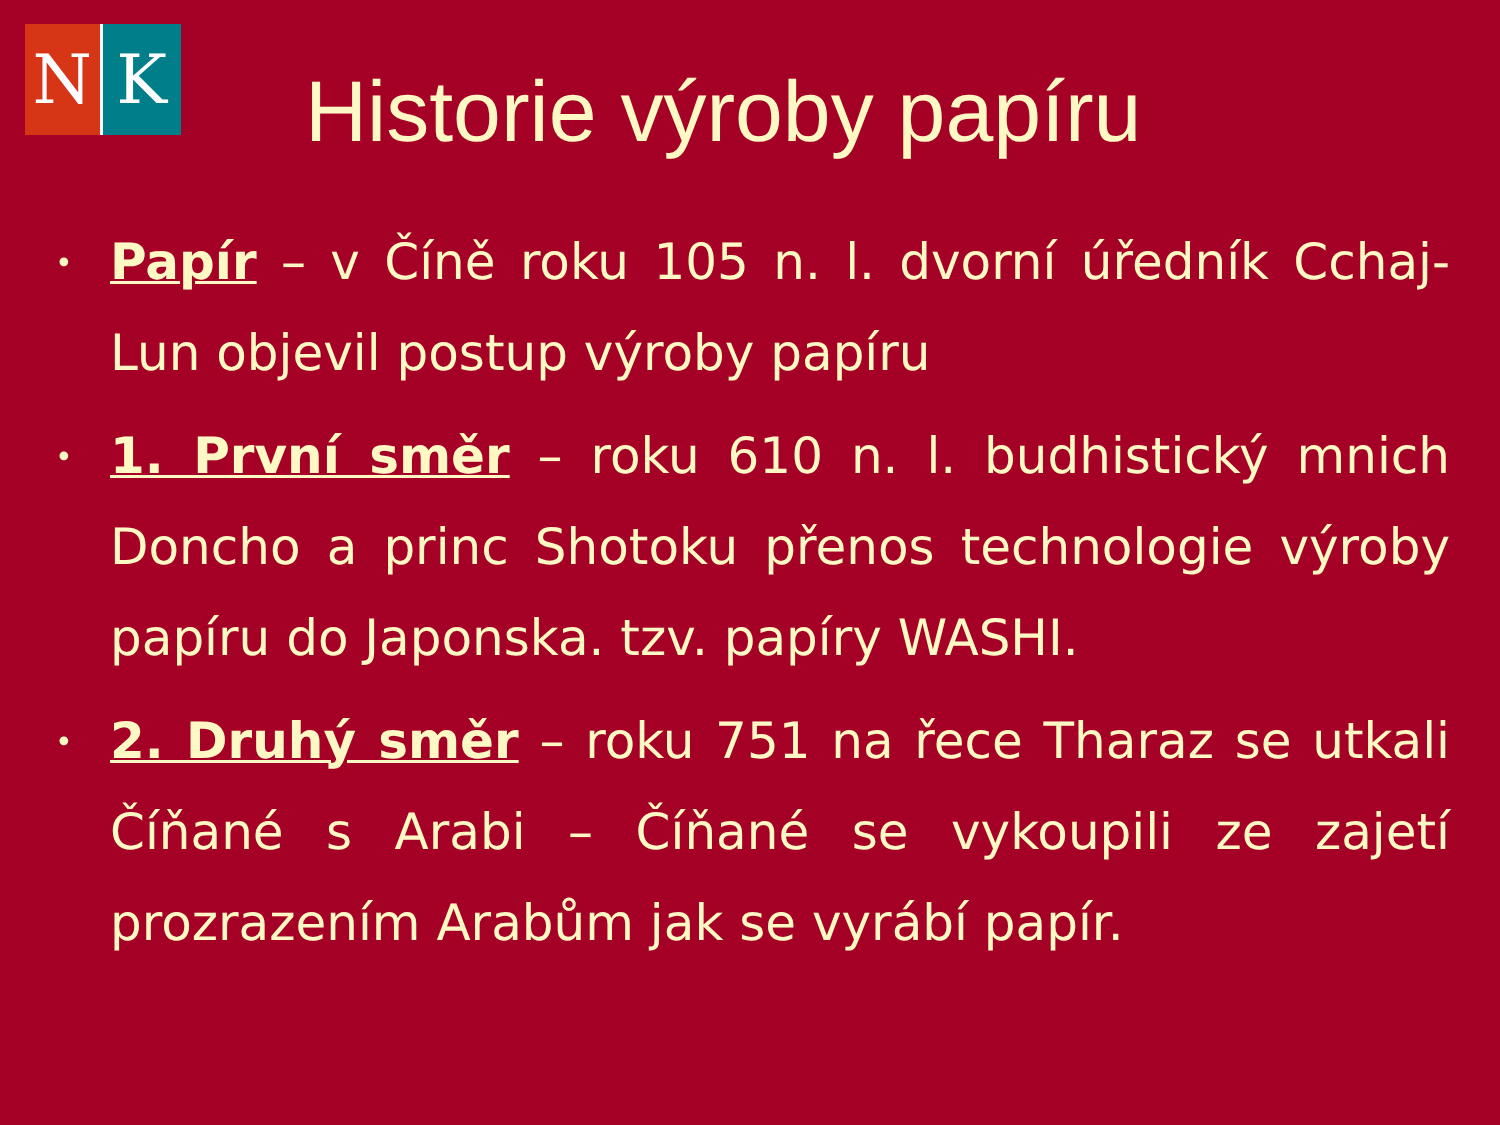N K
Historie výroby papíru
• Papír – v Číně roku 105 n. l. dvorní úředník Cchaj-Lun objevil postup výroby papíru
• 1. První směr – roku 610 n. l. budhistický mnich Doncho a princ Shotoku přenos technologie výroby papíru do Japonska. tzv. papíry WASHI.
• 2. Druhý směr – roku 751 na řece Tharaz se utkali Číňané s Arabi – Číňané se vykoupili ze zajetí prozrazením Arabům jak se vyrábí papír.